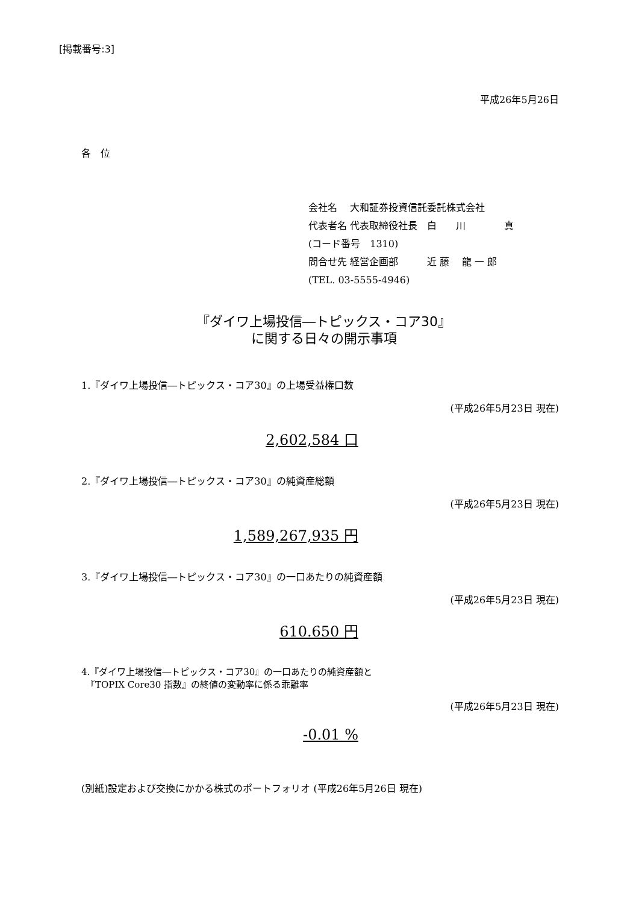[掲載番号:3]
平成26年5月26日
各　位
会社名　 大和証券投資信託委託株式会社
代表者名 代表取締役社長　白　　川　　　　真
(コード番号　1310)
問合せ先 経営企画部　　　近 藤　 龍 一 郎
(TEL. 03-5555-4946)
『ダイワ上場投信―トピックス・コア30』
に関する日々の開示事項
1.『ダイワ上場投信―トピックス・コア30』の上場受益権口数
(平成26年5月23日 現在)
2,602,584 口
2.『ダイワ上場投信―トピックス・コア30』の純資産総額
(平成26年5月23日 現在)
1,589,267,935 円
3.『ダイワ上場投信―トピックス・コア30』の一口あたりの純資産額
(平成26年5月23日 現在)
610.650 円
4.『ダイワ上場投信―トピックス・コア30』の一口あたりの純資産額と
　『TOPIX Core30 指数』の終値の変動率に係る乖離率
(平成26年5月23日 現在)
-0.01 %
(別紙)設定および交換にかかる株式のポートフォリオ (平成26年5月26日 現在)